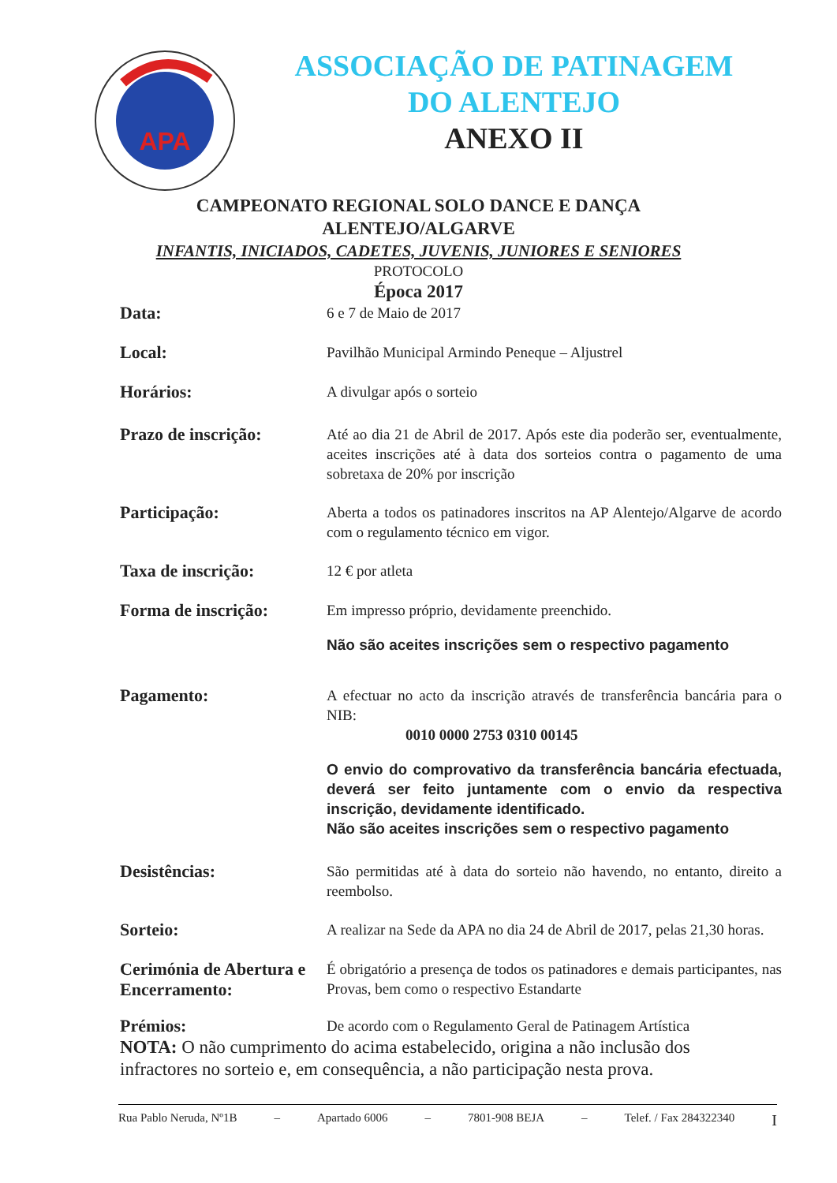APA
ASSOCIAÇÃO DE PATINAGEM
DO ALENTEJO
ANEXO II
CAMPEONATO REGIONAL SOLO DANCE E DANÇA
ALENTEJO/ALGARVE
INFANTIS, INICIADOS, CADETES, JUVENIS, JUNIORES E SENIORES
PROTOCOLO
Época 2017
Data:
6 e 7 de Maio de 2017
Local:
Pavilhão Municipal Armindo Peneque – Aljustrel
Horários:
A divulgar após o sorteio
Prazo de inscrição:
Até ao dia 21 de Abril de 2017. Após este dia poderão ser, eventualmente, aceites inscrições até à data dos sorteios contra o pagamento de uma sobretaxa de 20% por inscrição
Participação:
Aberta a todos os patinadores inscritos na AP Alentejo/Algarve de acordo com o regulamento técnico em vigor.
Taxa de inscrição:
12 € por atleta
Forma de inscrição:
Em impresso próprio, devidamente preenchido.
Não são aceites inscrições sem o respectivo pagamento
Pagamento:
A efectuar no acto da inscrição através de transferência bancária para o NIB:
0010 0000 2753 0310 00145
O envio do comprovativo da transferência bancária efectuada, deverá ser feito juntamente com o envio da respectiva inscrição, devidamente identificado.
Não são aceites inscrições sem o respectivo pagamento
Desistências:
São permitidas até à data do sorteio não havendo, no entanto, direito a reembolso.
Sorteio:
A realizar na Sede da APA no dia 24 de Abril de 2017, pelas 21,30 horas.
Cerimónia de Abertura e Encerramento:
É obrigatório a presença de todos os patinadores e demais participantes, nas Provas, bem como o respectivo Estandarte
Prémios:
De acordo com o Regulamento Geral de Patinagem Artística
NOTA: O não cumprimento do acima estabelecido, origina a não inclusão dos infractores no sorteio e, em consequência, a não participação nesta prova.
Rua Pablo Neruda, Nº1B – Apartado 6006 – 7801-908 BEJA – Telef. / Fax 284322340 I